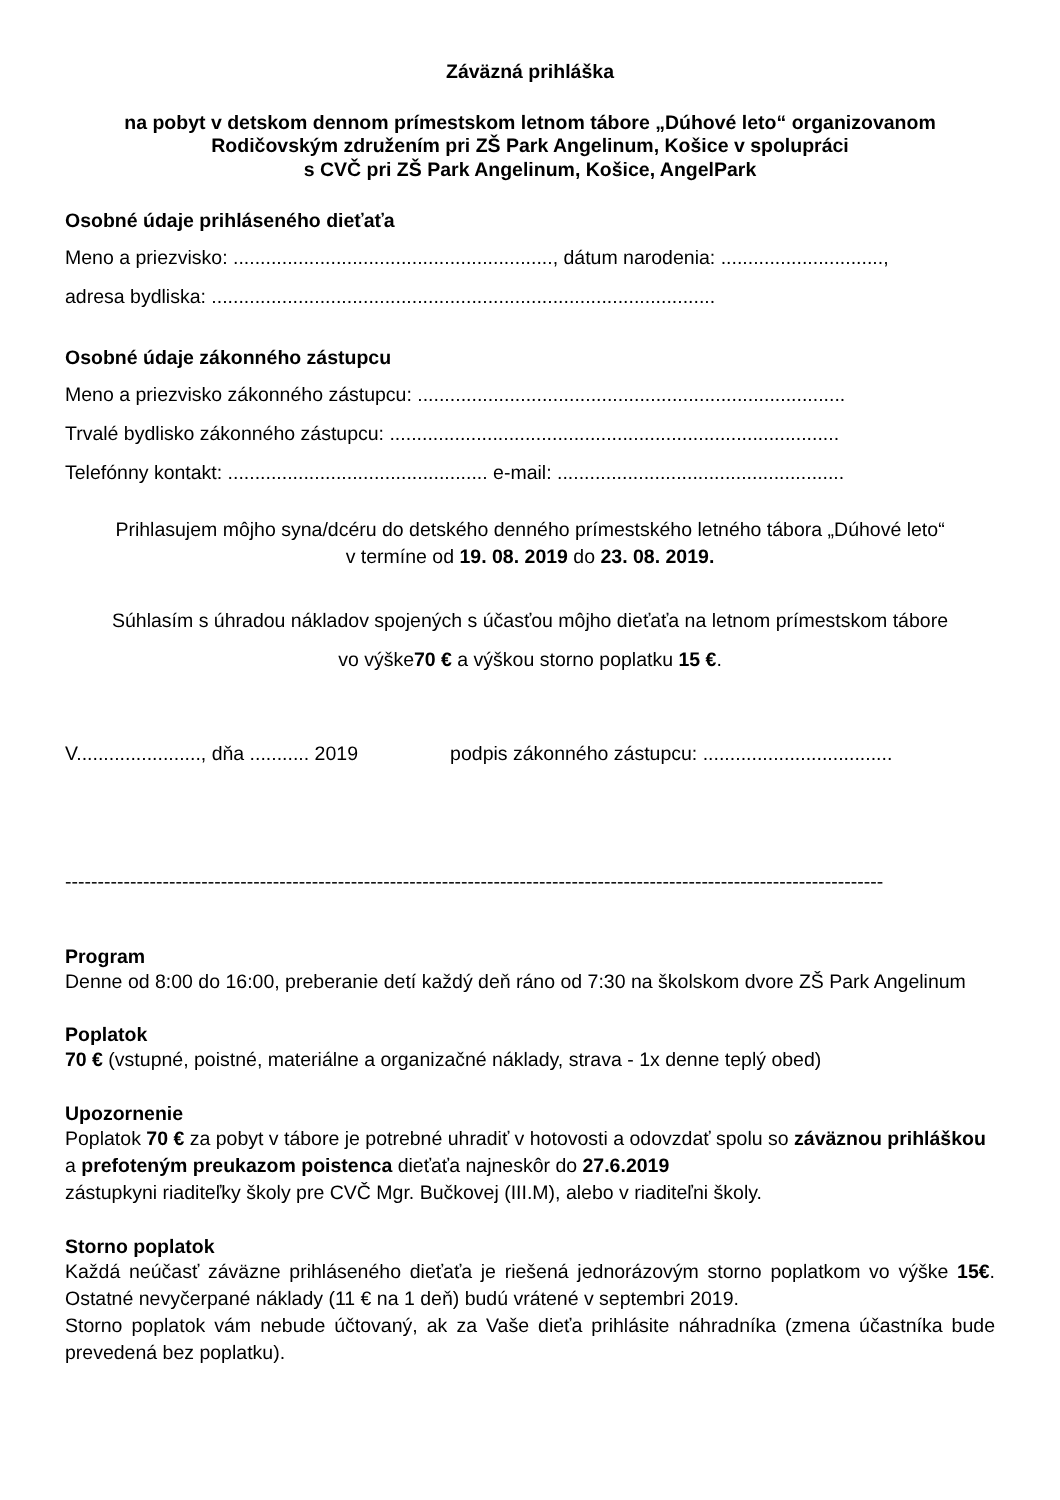Záväzná prihláška
na pobyt v detskom dennom prímestskom letnom tábore „Dúhové leto“ organizovanom Rodičovským združením pri ZŠ Park Angelinum, Košice v spolupráci
s CVČ pri ZŠ Park Angelinum, Košice, AngelPark
Osobné údaje prihláseného dieťaťa
Meno a priezvisko: ..........................................................., dátum narodenia: ..............................,
adresa bydliska: .............................................................................................
Osobné údaje zákonného zástupcu
Meno a priezvisko zákonného zástupcu: ...............................................................................
Trvalé bydlisko zákonného zástupcu: ...................................................................................
Telefónny kontakt: ................................................ e-mail: .....................................................
Prihlasujem môjho syna/dcéru do detského denného prímestského letného tábora „Dúhové leto“
v termíne od 19. 08. 2019 do 23. 08. 2019.
Súhlasím s úhradou nákladov spojených s účasťou môjho dieťaťa na letnom prímestskom tábore
vo výške70 € a výškou storno poplatku 15 €.
V......................., dňa ........... 2019 podpis zákonného zástupcu: ...................................
------------------------------------------------------------------------------------------------------------------------------
Program
Denne od 8:00 do 16:00, preberanie detí každý deň ráno od 7:30 na školskom dvore ZŠ Park Angelinum
Poplatok
70 € (vstupné, poistné, materiálne a organizačné náklady, strava - 1x denne teplý obed)
Upozornenie
Poplatok 70 € za pobyt v tábore je potrebné uhradiť v hotovosti a odovzdať spolu so záväznou prihláškou a prefoteným preukazom poistenca dieťaťa najneskôr do 27.6.2019
zástupkyni riaditeľky školy pre CVČ Mgr. Bučkovej (III.M), alebo v riaditeľni školy.
Storno poplatok
Každá neúčasť záväzne prihláseného dieťaťa je riešená jednorázovým storno poplatkom vo výške 15€. Ostatné nevyčerpané náklady (11 € na 1 deň) budú vrátené v septembri 2019.
Storno poplatok vám nebude účtovaný, ak za Vaše dieťa prihlásite náhradníka (zmena účastníka bude prevedená bez poplatku).